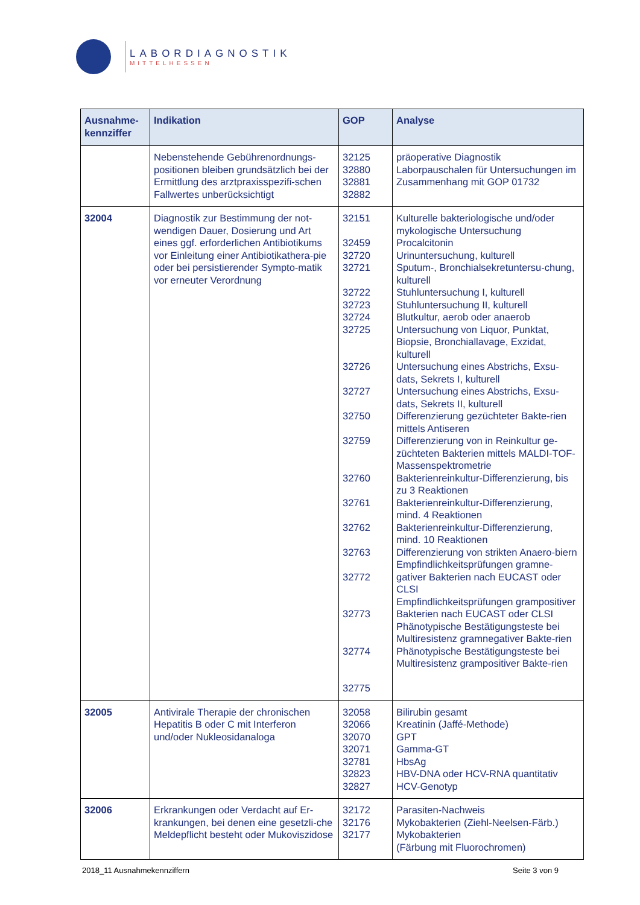LABORDIAGNOSTIK
MITTELHESSEN
| Ausnahme- kennziffer | Indikation | GOP | Analyse |
| --- | --- | --- | --- |
| | Nebenstehende Gebührenordnungs-positionen bleiben grundsätzlich bei der Ermittlung des arztpraxisspezifi-schen Fallwertes unberücksichtigt | 32125 32880 32881 32882 | präoperative Diagnostik Laborpauschalen für Untersuchungen im Zusammenhang mit GOP 01732 |
| 32004 | Diagnostik zur Bestimmung der not-wendigen Dauer, Dosierung und Art eines ggf. erforderlichen Antibiotikums vor Einleitung einer Antibiotikathera-pie oder bei persistierender Sympto-matik vor erneuter Verordnung | 32151 32459 32720 32721 32722 32723 32724 32725 32726 32727 32750 32759 32760 32761 32762 32763 32772 32773 32774 32775 | Kulturelle bakteriologische und/oder mykologische Untersuchung Procalcitonin Urinuntersuchung, kulturell Sputum-, Bronchialsekretuntersu-chung, kulturell Stuhluntersuchung I, kulturell Stuhluntersuchung II, kulturell Blutkultur, aerob oder anaerob Untersuchung von Liquor, Punktat, Biopsie, Bronchiallavage, Exzidat, kulturell Untersuchung eines Abstrichs, Exsu-dats, Sekrets I, kulturell Untersuchung eines Abstrichs, Exsu-dats, Sekrets II, kulturell Differenzierung gezüchteter Bakte-rien mittels Antiseren Differenzierung von in Reinkultur ge-züchteten Bakterien mittels MALDI-TOF- Massenspektrometrie Bakterienreinkultur-Differenzierung, bis zu 3 Reaktionen Bakterienreinkultur-Differenzierung, mind. 4 Reaktionen Bakterienreinkultur-Differenzierung, mind. 10 Reaktionen Differenzierung von strikten Anaero-biern Empfindlichkeitsprüfungen gramne-gativer Bakterien nach EUCAST oder CLSI Empfindlichkeitsprüfungen grampositiver Bakterien nach EUCAST oder CLSI Phänotypische Bestätigungsteste bei Multiresistenz gramnegativer Bakte-rien Phänotypische Bestätigungsteste bei Multiresistenz grampositiver Bakte-rien |
| 32005 | Antivirale Therapie der chronischen Hepatitis B oder C mit Interferon und/oder Nukleosidanaloga | 32058 32066 32070 32071 32781 32823 32827 | Bilirubin gesamt Kreatinin (Jaffé-Methode) GPT Gamma-GT HbsAg HBV-DNA oder HCV-RNA quantitativ HCV-Genotyp |
| 32006 | Erkrankungen oder Verdacht auf Er-krankungen, bei denen eine gesetzli-che Meldepflicht besteht oder Mukoviszidose | 32172 32176 32177 | Parasiten-Nachweis Mykobakterien (Ziehl-Neelsen-Färb.) Mykobakterien (Färbung mit Fluorochromen) |
2018_11 Ausnahmekennziffern Seite 3 von 9